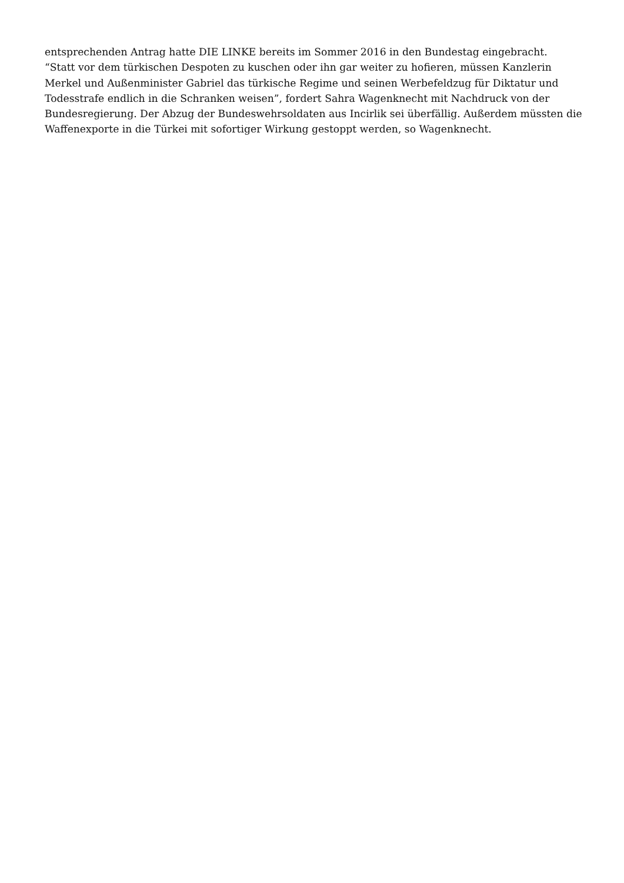entsprechenden Antrag hatte DIE LINKE bereits im Sommer 2016 in den Bundestag eingebracht.
“Statt vor dem türkischen Despoten zu kuschen oder ihn gar weiter zu hofieren, müssen Kanzlerin Merkel und Außenminister Gabriel das türkische Regime und seinen Werbefeldzug für Diktatur und Todesstrafe endlich in die Schranken weisen”, fordert Sahra Wagenknecht mit Nachdruck von der Bundesregierung. Der Abzug der Bundeswehrsoldaten aus Incirlik sei überfällig. Außerdem müssten die Waffenexporte in die Türkei mit sofortiger Wirkung gestoppt werden, so Wagenknecht.